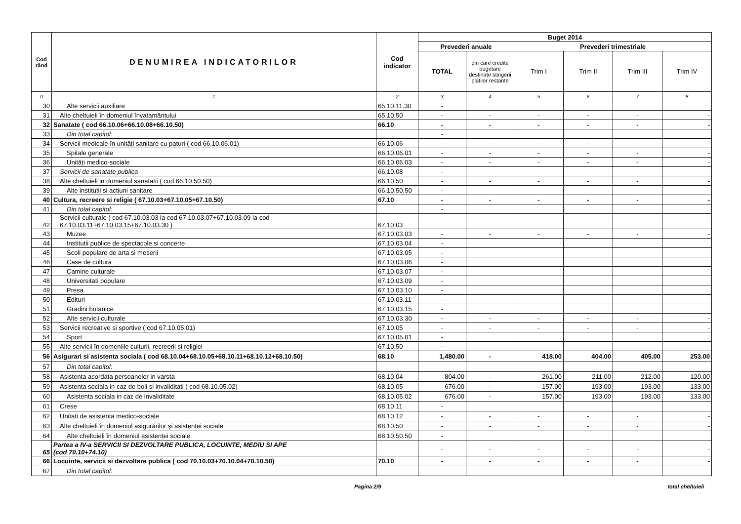| Cod rând | DENUMIREA INDICATORILOR | Cod indicator | Buget 2014 | | | | | |
| --- | --- | --- | --- | --- | --- | --- | --- | --- |
| | | | Prevederi anuale | | Prevederi trimestriale | | | |
| | | | TOTAL | din care credite bugetare destinate stingerii platilor restante | Trim I | Trim II | Trim III | Trim IV |
| 0 | 1 | 2 | 3 | 4 | 5 | 6 | 7 | 8 |
| 30 | Alte servicii auxiliare | 65.10.11.30 | - | | | | | |
| 31 | Alte cheltuieli în domeniul învatamântului | 65.10.50 | - | - | - | - | - | - |
| 32 | Sanatate ( cod 66.10.06+66.10.08+66.10.50) | 66.10 | - | - | - | - | - | - |
| 33 | Din total capitol: | | - | | | | | |
| 34 | Servicii medicale în unități sanitare cu paturi ( cod 66.10.06.01) | 66.10.06 | - | - | - | - | - | - |
| 35 | Spitale generale | 66.10.06.01 | - | - | - | - | - | - |
| 36 | Unități medico-sociale | 66.10.06.03 | - | - | - | - | - | - |
| 37 | Servicii de sanatate publica | 66.10.08 | - | | | | | |
| 38 | Alte cheltuieli in domeniul sanatatii ( cod 66.10.50.50) | 66.10.50 | - | - | - | - | - | - |
| 39 | Alte institutii si actiuni sanitare | 66.10.50.50 | - | | | | | |
| 40 | Cultura, recreere si religie ( 67.10.03+67.10.05+67.10.50) | 67.10 | - | - | - | - | - | - |
| 41 | Din total capitol: | | - | | | | | |
| 42 | Servicii culturale ( cod 67.10.03.03 la cod 67.10.03.07+67.10.03.09 la cod 67.10.03.11+67.10.03.15+67.10.03.30 ) | 67.10.03 | - | - | - | - | - | - |
| 43 | Muzee | 67.10.03.03 | - | - | - | - | - | - |
| 44 | Institutii publice de spectacole si concerte | 67.10.03.04 | - | | | | | |
| 45 | Scoli populare de arta si meserii | 67.10.03.05 | - | | | | | |
| 46 | Case de cultura | 67.10.03.06 | - | | | | | |
| 47 | Camine culturale | 67.10.03.07 | - | | | | | |
| 48 | Universitati populare | 67.10.03.09 | - | | | | | |
| 49 | Presa | 67.10.03.10 | - | | | | | |
| 50 | Edituri | 67.10.03.11 | - | | | | | |
| 51 | Gradini botanice | 67.10.03.15 | - | | | | | |
| 52 | Alte servicii culturale | 67.10.03.30 | - | - | - | - | - | - |
| 53 | Servicii recreative si sportive ( cod 67.10.05.01) | 67.10.05 | - | - | - | - | - | - |
| 54 | Sport | 67.10.05.01 | - | | | | | |
| 55 | Alte servicii în domeniile culturii, recreerii si religiei | 67.10.50 | - | | | | | |
| 56 | Asigurari si asistenta sociala ( cod 68.10.04+68.10.05+68.10.11+68.10.12+68.10.50) | 68.10 | 1,480.00 | - | 418.00 | 404.00 | 405.00 | 253.00 |
| 57 | Din total capitol: | | | | | | | |
| 58 | Asistenta acordata persoanelor in varsta | 68.10.04 | 804.00 | - | 261.00 | 211.00 | 212.00 | 120.00 |
| 59 | Asistenta sociala in caz de boli si invaliditati ( cod 68.10.05.02) | 68.10.05 | 676.00 | - | 157.00 | 193.00 | 193.00 | 133.00 |
| 60 | Asistenta sociala in caz de invaliditate | 68.10.05.02 | 676.00 | - | 157.00 | 193.00 | 193.00 | 133.00 |
| 61 | Crese | 68.10.11 | - | | | | | |
| 62 | Unitati de asistenta medico-sociale | 68.10.12 | - | - | - | - | - | - |
| 63 | Alte cheltuieli în domeniul asigurărilor şi asistenței sociale | 68.10.50 | - | - | - | - | - | - |
| 64 | Alte cheltuieli în domeniul asistenței sociale | 68.10.50.50 | - | | | | | |
| 65 | Partea a IV-a SERVICII SI DEZVOLTARE PUBLICA, LOCUINTE, MEDIU SI APE (cod 70.10+74.10) | | - | - | - | - | - | - |
| 66 | Locuinte, servicii si dezvoltare publica ( cod 70.10.03+70.10.04+70.10.50) | 70.10 | - | - | - | - | - | - |
| 67 | Din total capitol: | | | | | | | |
Pagina 2/9 total cheltuieli